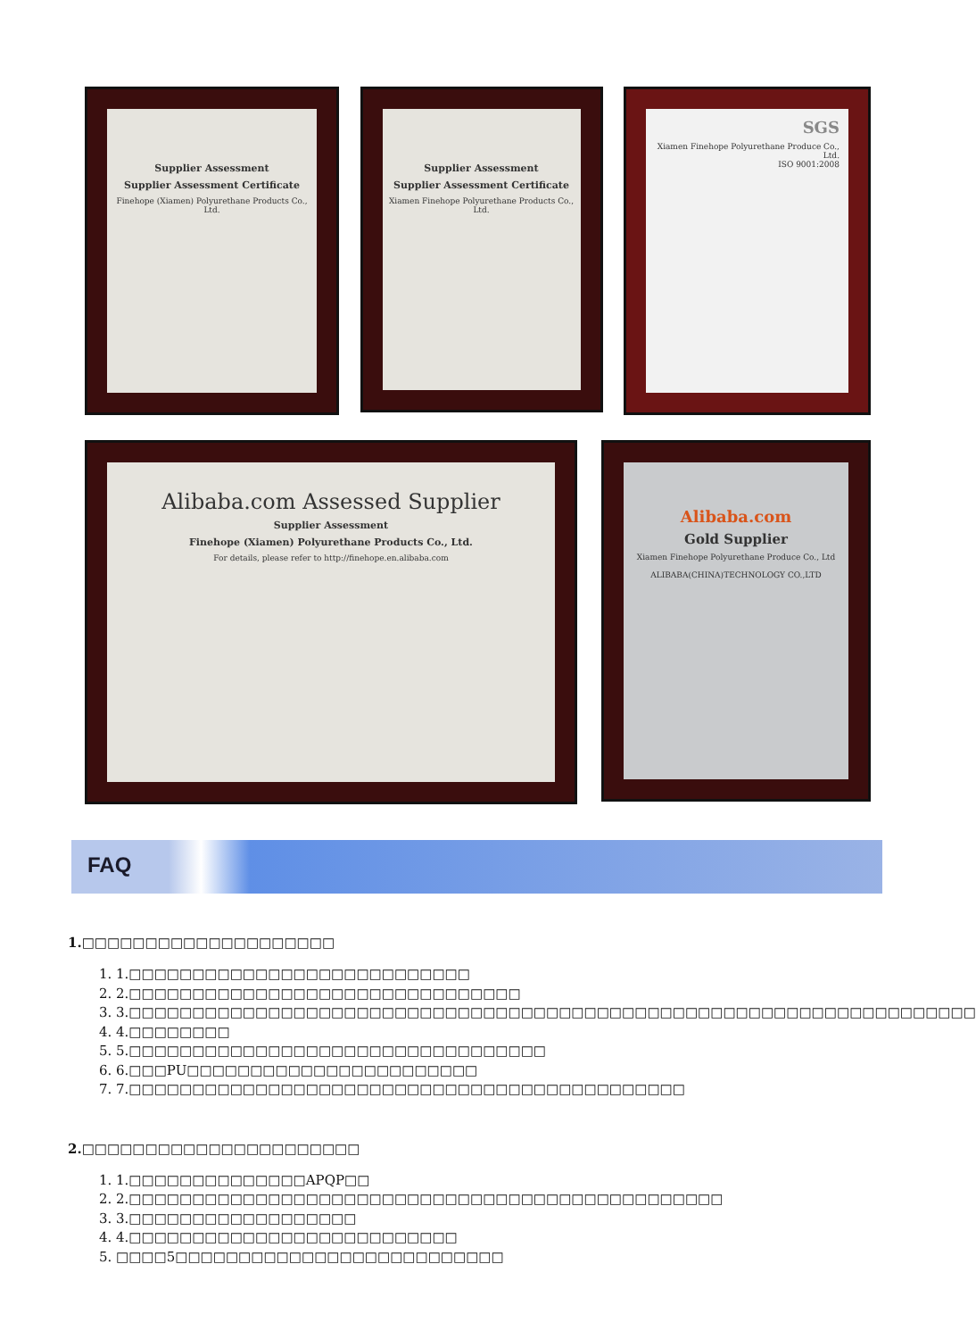Supplier Assessment
Supplier Assessment Certificate
Finehope (Xiamen) Polyurethane Products Co., Ltd.
Supplier Assessment
Supplier Assessment Certificate
Xiamen Finehope Polyurethane Products Co., Ltd.
SGS
Xiamen Finehope Polyurethane Produce Co., Ltd.
ISO 9001:2008
Alibaba.com Assessed Supplier
Supplier Assessment
Finehope (Xiamen) Polyurethane Products Co., Ltd.
For details, please refer to http://finehope.en.alibaba.com
Alibaba.com
Gold Supplier
Xiamen Finehope Polyurethane Produce Co., Ltd
ALIBABA(CHINA)TECHNOLOGY CO.,LTD
FAQ
1.□□□□□□□□□□□□□□□□□□□□
1. 1.□□□□□□□□□□□□□□□□□□□□□□□□□□□
2. 2.□□□□□□□□□□□□□□□□□□□□□□□□□□□□□□□
3. 3.□□□□□□□□□□□□□□□□□□□□□□□□□□□□□□□□□□□□□□□□□□□□□□□□□□□□□□□□□□□□□□□□□□□
4. 4.□□□□□□□□
5. 5.□□□□□□□□□□□□□□□□□□□□□□□□□□□□□□□□□
6. 6.□□□PU□□□□□□□□□□□□□□□□□□□□□□□
7. 7.□□□□□□□□□□□□□□□□□□□□□□□□□□□□□□□□□□□□□□□□□□□□
2.□□□□□□□□□□□□□□□□□□□□□□
1. 1.□□□□□□□□□□□□□□APQP□□
2. 2.□□□□□□□□□□□□□□□□□□□□□□□□□□□□□□□□□□□□□□□□□□□□□□□
3. 3.□□□□□□□□□□□□□□□□□□
4. 4.□□□□□□□□□□□□□□□□□□□□□□□□□□
5. □□□□5□□□□□□□□□□□□□□□□□□□□□□□□□□